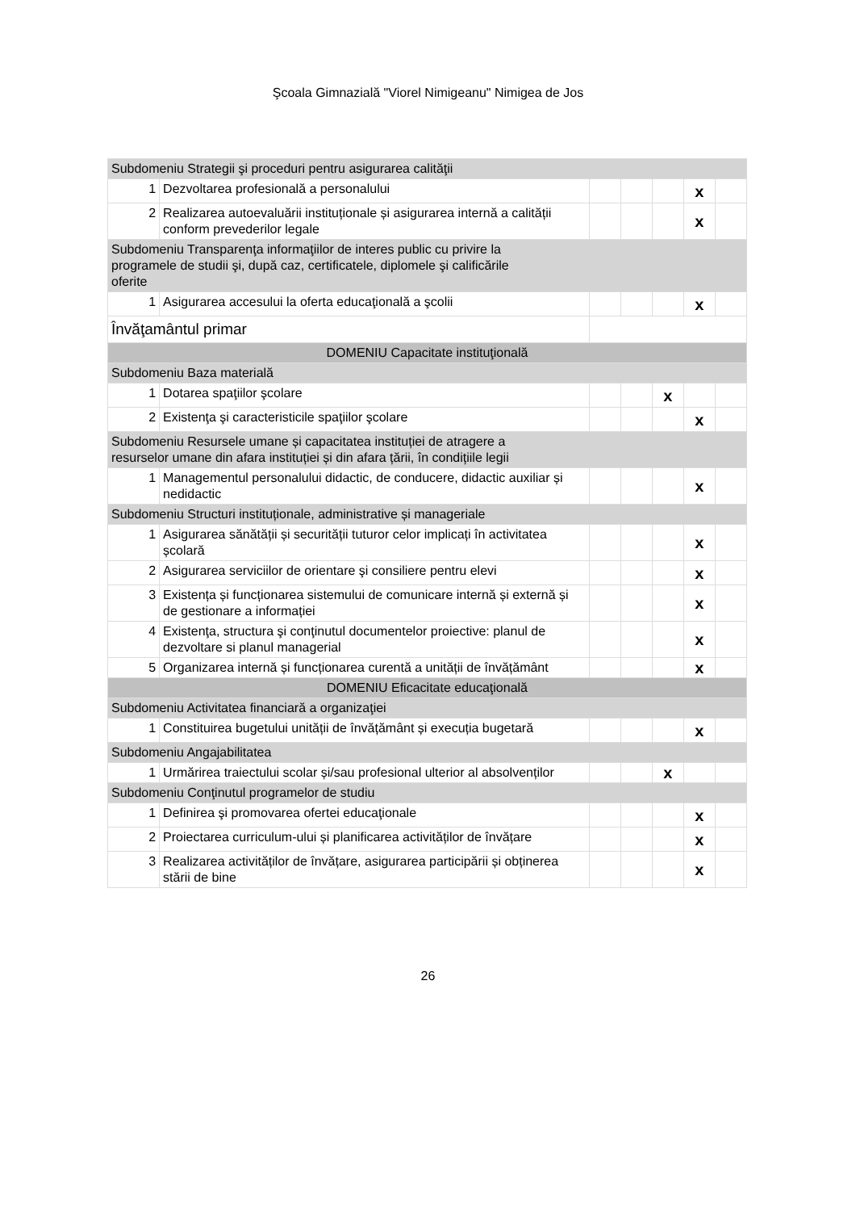Şcoala Gimnazială "Viorel Nimigeanu" Nimigea de Jos
| Subdomeniu Strategii şi proceduri pentru asigurarea calităţii | | | | | | |
| 1 | Dezvoltarea profesională a personalului | | | | x | |
| 2 | Realizarea autoevaluării instituționale și asigurarea internă a calității conform prevederilor legale | | | | x | |
| Subdomeniu Transparenţa informaţiilor de interes public cu privire la programele de studii şi, după caz, certificatele, diplomele şi calificările oferite | | | | | | |
| 1 | Asigurarea accesului la oferta educaţională a şcolii | | | | x | |
| Învăţamântul primar | | | | | | |
| DOMENIU Capacitate instituţională | | | | | | |
| Subdomeniu Baza materială | | | | | | |
| 1 | Dotarea spaţiilor şcolare | | | x | | |
| 2 | Existenţa şi caracteristicile spaţiilor şcolare | | | | x | |
| Subdomeniu Resursele umane și capacitatea instituției de atragere a resurselor umane din afara instituției și din afara țării, în condițiile legii | | | | | | |
| 1 | Managementul personalului didactic, de conducere, didactic auxiliar și nedidactic | | | | x | |
| Subdomeniu Structuri instituționale, administrative și manageriale | | | | | | |
| 1 | Asigurarea sănătății și securității tuturor celor implicați în activitatea școlară | | | | x | |
| 2 | Asigurarea serviciilor de orientare şi consiliere pentru elevi | | | | x | |
| 3 | Existența și funcționarea sistemului de comunicare internă și externă și de gestionare a informației | | | | x | |
| 4 | Existenţa, structura şi conţinutul documentelor proiective: planul de dezvoltare si planul managerial | | | | x | |
| 5 | Organizarea internă și funcționarea curentă a unității de învățământ | | | | x | |
| DOMENIU Eficacitate educaţională | | | | | | |
| Subdomeniu Activitatea financiară a organizaţiei | | | | | | |
| 1 | Constituirea bugetului unității de învățământ și execuția bugetară | | | | x | |
| Subdomeniu Angajabilitatea | | | | | | |
| 1 | Urmărirea traiectului scolar și/sau profesional ulterior al absolvenților | | | x | | |
| Subdomeniu Conţinutul programelor de studiu | | | | | | |
| 1 | Definirea şi promovarea ofertei educaţionale | | | | x | |
| 2 | Proiectarea curriculum-ului și planificarea activităților de învățare | | | | x | |
| 3 | Realizarea activităților de învățare, asigurarea participării și obținerea stării de bine | | | | x | |
26